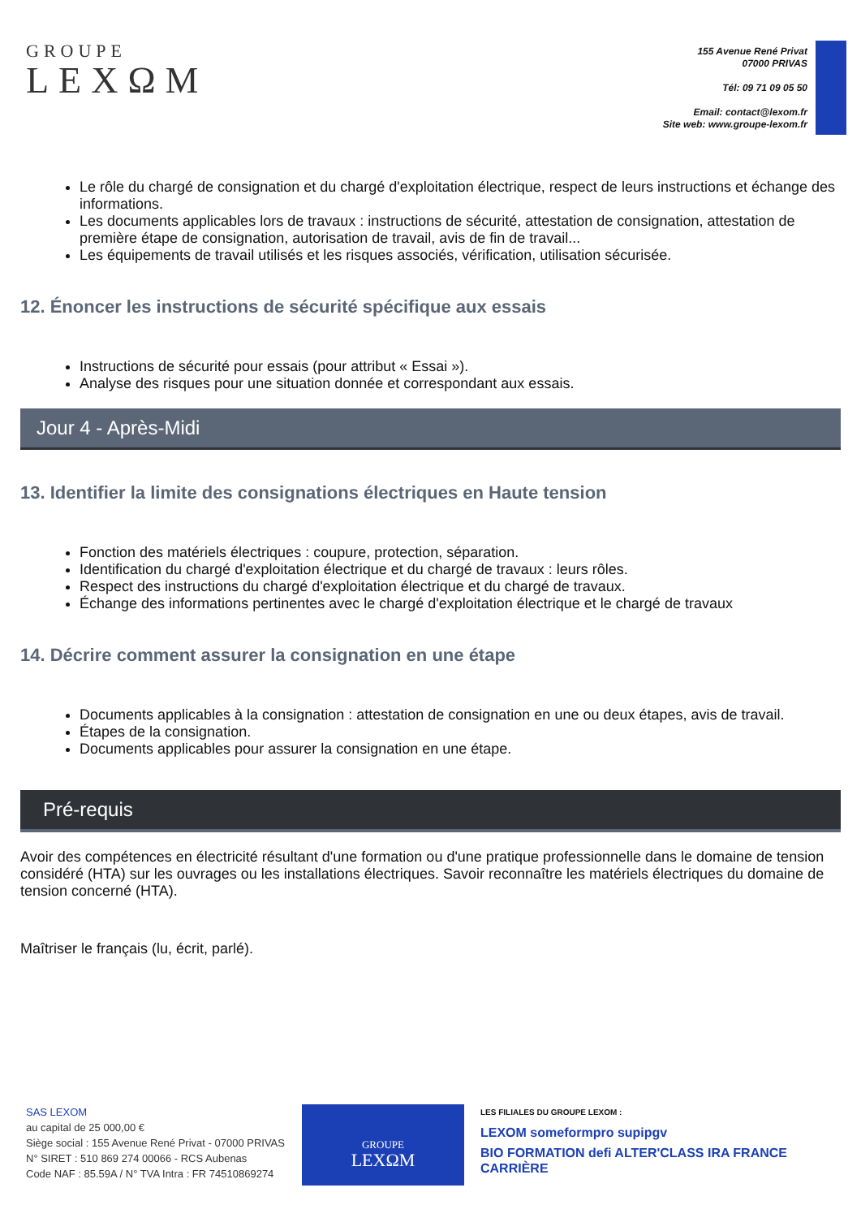GROUPE
LEXΩM
155 Avenue René Privat
07000 PRIVAS
Tél: 09 71 09 05 50
Email: contact@lexom.fr
Site web: www.groupe-lexom.fr
Le rôle du chargé de consignation et du chargé d'exploitation électrique, respect de leurs instructions et échange des informations.
Les documents applicables lors de travaux : instructions de sécurité, attestation de consignation, attestation de première étape de consignation, autorisation de travail, avis de fin de travail...
Les équipements de travail utilisés et les risques associés, vérification, utilisation sécurisée.
12. Énoncer les instructions de sécurité spécifique aux essais
Instructions de sécurité pour essais (pour attribut « Essai »).
Analyse des risques pour une situation donnée et correspondant aux essais.
Jour 4 - Après-Midi
13. Identifier la limite des consignations électriques en Haute tension
Fonction des matériels électriques : coupure, protection, séparation.
Identification du chargé d'exploitation électrique et du chargé de travaux : leurs rôles.
Respect des instructions du chargé d'exploitation électrique et du chargé de travaux.
Échange des informations pertinentes avec le chargé d'exploitation électrique et le chargé de travaux
14. Décrire comment assurer la consignation en une étape
Documents applicables à la consignation : attestation de consignation en une ou deux étapes, avis de travail.
Étapes de la consignation.
Documents applicables pour assurer la consignation en une étape.
Pré-requis
Avoir des compétences en électricité résultant d'une formation ou d'une pratique professionnelle dans le domaine de tension considéré (HTA) sur les ouvrages ou les installations électriques. Savoir reconnaître les matériels électriques du domaine de tension concerné (HTA).
Maîtriser le français (lu, écrit, parlé).
SAS LEXOM
au capital de 25 000,00 €
Siège social : 155 Avenue René Privat - 07000 PRIVAS
N° SIRET : 510 869 274 00066 - RCS Aubenas
Code NAF : 85.59A / N° TVA Intra : FR 74510869274
GROUPE
LEXΩM
LES FILIALES DU GROUPE LEXOM :
LEXOM someformpro supipgv
BIO FORMATION defi ALTER'CLASS IRA FRANCE CARRIÈRE